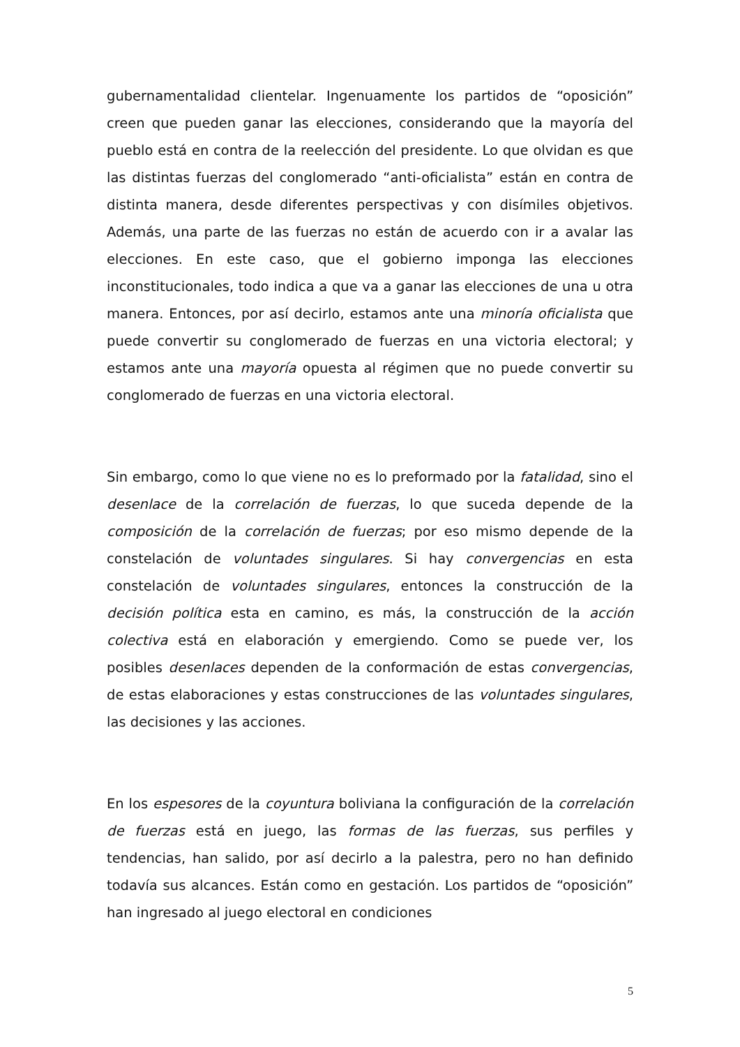gubernamentalidad clientelar. Ingenuamente los partidos de “oposición” creen que pueden ganar las elecciones, considerando que la mayoría del pueblo está en contra de la reelección del presidente. Lo que olvidan es que las distintas fuerzas del conglomerado “anti-oficialista” están en contra de distinta manera, desde diferentes perspectivas y con disímiles objetivos. Además, una parte de las fuerzas no están de acuerdo con ir a avalar las elecciones. En este caso, que el gobierno imponga las elecciones inconstitucionales, todo indica a que va a ganar las elecciones de una u otra manera. Entonces, por así decirlo, estamos ante una minoría oficialista que puede convertir su conglomerado de fuerzas en una victoria electoral; y estamos ante una mayoría opuesta al régimen que no puede convertir su conglomerado de fuerzas en una victoria electoral.
Sin embargo, como lo que viene no es lo preformado por la fatalidad, sino el desenlace de la correlación de fuerzas, lo que suceda depende de la composición de la correlación de fuerzas; por eso mismo depende de la constelación de voluntades singulares. Si hay convergencias en esta constelación de voluntades singulares, entonces la construcción de la decisión política esta en camino, es más, la construcción de la acción colectiva está en elaboración y emergiendo. Como se puede ver, los posibles desenlaces dependen de la conformación de estas convergencias, de estas elaboraciones y estas construcciones de las voluntades singulares, las decisiones y las acciones.
En los espesores de la coyuntura boliviana la configuración de la correlación de fuerzas está en juego, las formas de las fuerzas, sus perfiles y tendencias, han salido, por así decirlo a la palestra, pero no han definido todavía sus alcances. Están como en gestación. Los partidos de “oposición” han ingresado al juego electoral en condiciones
5